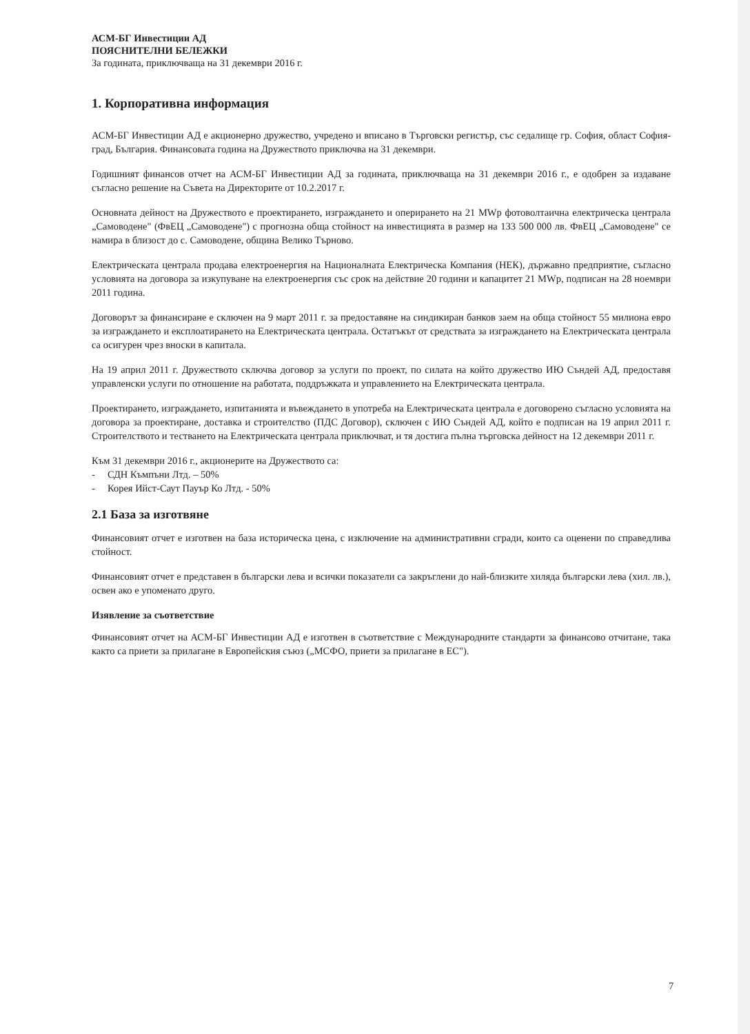АСМ-БГ Инвестиции АД
ПОЯСНИТЕЛНИ БЕЛЕЖКИ
За годината, приключваща на 31 декември 2016 г.
1. Корпоративна информация
АСМ-БГ Инвестиции АД е акционерно дружество, учредено и вписано в Търговски регистър, със седалище гр. София, област София-град, България. Финансовата година на Дружеството приключва на 31 декември.
Годишният финансов отчет на АСМ-БГ Инвестиции АД за годината, приключваща на 31 декември 2016 г., е одобрен за издаване съгласно решение на Съвета на Директорите от 10.2.2017 г.
Основната дейност на Дружеството е проектирането, изграждането и оперирането на 21 MWp фотоволтаична електрическа централа „Самоводене" (ФвЕЦ „Самоводене") с прогнозна обща стойност на инвестицията в размер на 133 500 000 лв. ФвЕЦ „Самоводене" се намира в близост до с. Самоводене, община Велико Търново.
Електрическата централа продава електроенергия на Националната Електрическа Компания (НЕК), държавно предприятие, съгласно условията на договора за изкупуване на електроенергия със срок на действие 20 години и капацитет 21 MWp, подписан на 28 ноември 2011 година.
Договорът за финансиране е сключен на 9 март 2011 г. за предоставяне на синдикиран банков заем на обща стойност 55 милиона евро за изграждането и експлоатирането на Електрическата централа. Остатъкът от средствата за изграждането на Електрическата централа са осигурен чрез вноски в капитала.
На 19 април 2011 г. Дружеството сключва договор за услуги по проект, по силата на който дружество ИЮ Съндей АД, предоставя управленски услуги по отношение на работата, поддръжката и управлението на Електрическата централа.
Проектирането, изграждането, изпитанията и въвеждането в употреба на Електрическата централа е договорено съгласно условията на договора за проектиране, доставка и строителство (ПДС Договор), сключен с ИЮ Съндей АД, който е подписан на 19 април 2011 г. Строителството и тестването на Електрическата централа приключват, и тя достига пълна търговска дейност на 12 декември 2011 г.
Към 31 декември 2016 г., акционерите на Дружеството са:
- СДН Къмпъни Лтд. – 50%
- Корея Ийст-Саут Пауър Ко Лтд. - 50%
2.1 База за изготвяне
Финансовият отчет е изготвен на база историческа цена, с изключение на административни сгради, които са оценени по справедлива стойност.
Финансовият отчет е представен в български лева и всички показатели са закръглени до най-близките хиляда български лева (хил. лв.), освен ако е упоменато друго.
Изявление за съответствие
Финансовият отчет на АСМ-БГ Инвестиции АД е изготвен в съответствие с Международните стандарти за финансово отчитане, така както са приети за прилагане в Европейския съюз („МСФО, приети за прилагане в ЕС").
7